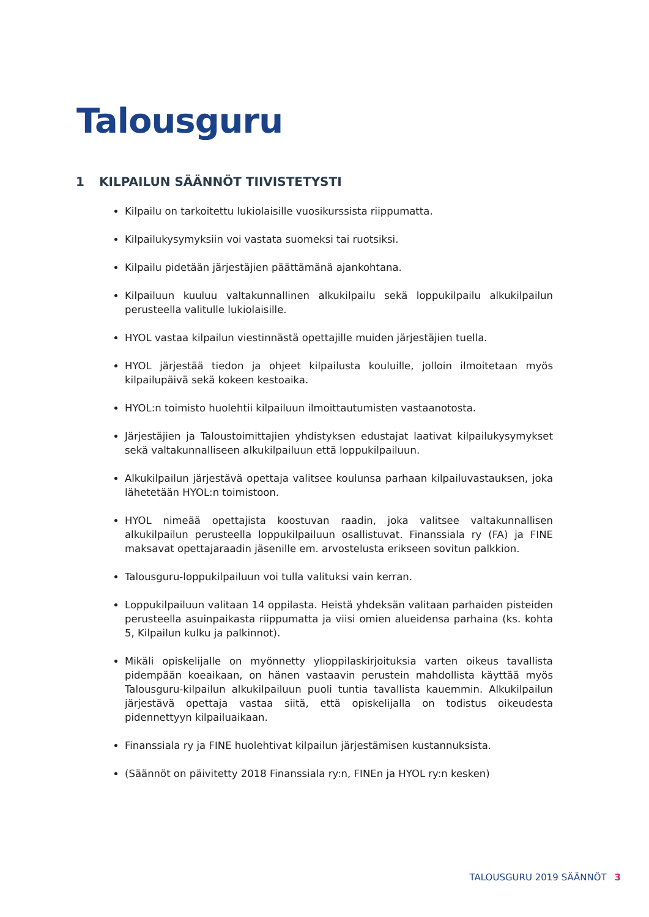Talousguru
1 KILPAILUN SÄÄNNÖT TIIVISTETYSTI
Kilpailu on tarkoitettu lukiolaisille vuosikurssista riippumatta.
Kilpailukysymyksiin voi vastata suomeksi tai ruotsiksi.
Kilpailu pidetään järjestäjien päättämänä ajankohtana.
Kilpailuun kuuluu valtakunnallinen alkukilpailu sekä loppukilpailu alkukilpailun perusteella valitulle lukiolaisille.
HYOL vastaa kilpailun viestinnästä opettajille muiden järjestäjien tuella.
HYOL järjestää tiedon ja ohjeet kilpailusta kouluille, jolloin ilmoitetaan myös kilpailupäivä sekä kokeen kestoaika.
HYOL:n toimisto huolehtii kilpailuun ilmoittautumisten vastaanotosta.
Järjestäjien ja Taloustoimittajien yhdistyksen edustajat laativat kilpailukysymykset sekä valtakunnalliseen alkukilpailuun että loppukilpailuun.
Alkukilpailun järjestävä opettaja valitsee koulunsa parhaan kilpailuvastauksen, joka lähetetään HYOL:n toimistoon.
HYOL nimeää opettajista koostuvan raadin, joka valitsee valtakunnallisen alkukilpailun perusteella loppukilpailuun osallistuvat. Finanssiala ry (FA) ja FINE maksavat opettajaraadin jäsenille em. arvostelusta erikseen sovitun palkkion.
Talousguru-loppukilpailuun voi tulla valituksi vain kerran.
Loppukilpailuun valitaan 14 oppilasta. Heistä yhdeksän valitaan parhaiden pisteiden perusteella asuinpaikasta riippumatta ja viisi omien alueidensa parhaina (ks. kohta 5, Kilpailun kulku ja palkinnot).
Mikäli opiskelijalle on myönnetty ylioppilaskirjoituksia varten oikeus tavallista pidempään koeaikaan, on hänen vastaavin perustein mahdollista käyttää myös Talousguru-kilpailun alkukilpailuun puoli tuntia tavallista kauemmin. Alkukilpailun järjestävä opettaja vastaa siitä, että opiskelijalla on todistus oikeudesta pidennettyyn kilpailuaikaan.
Finanssiala ry ja FINE huolehtivat kilpailun järjestämisen kustannuksista.
(Säännöt on päivitetty 2018 Finanssiala ry:n, FINEn ja HYOL ry:n kesken)
TALOUSGURU 2019 SÄÄNNÖT 3